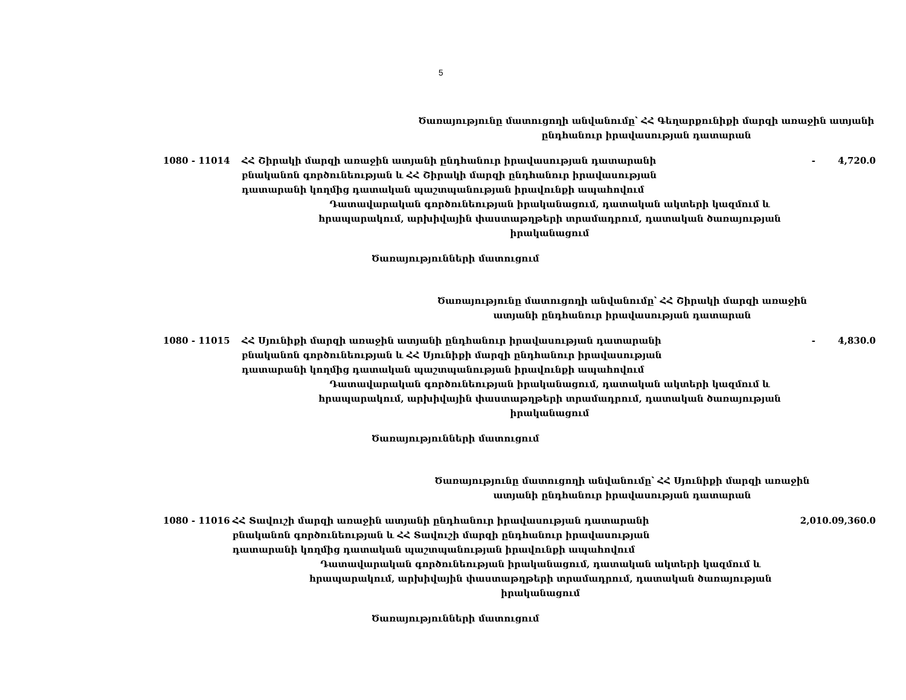5
Ծառայությունը մատուցողի անվանումը՝ ՀՀ Գեղարքունիքի մարզի առաջին ատյանի ընդհանուր իրավասության դատարան
| 1080 - 11014 | ՀՀ Շիրակի մարզի առաջին ատյանի ընդհանուր իրավասության դատարանի բնականոն գործունեության և ՀՀ Շիրակի մարզի ընդհանուր իրավասության դատարանի կողմից դատական պաշտպանության իրավունքի ապահովում Դատավարական գործունեության իրականացում, դատական ակտերի կազմում և հրապարակում, արխիվային փաստաթղթերի տրամադրում, դատական ծառայության իրականացում | - | 4,720.0 |
Ծառայությունների մատուցում
Ծառայությունը մատուցողի անվանումը՝ ՀՀ Շիրակի մարզի առաջին ատյանի ընդհանուր իրավասության դատարան
| 1080 - 11015 | ՀՀ Սյունիքի մարզի առաջին ատյանի ընդհանուր իրավասության դատարանի բնականոն գործունեության և ՀՀ Սյունիքի մարզի ընդհանուր իրավասության դատարանի կողմից դատական պաշտպանության իրավունքի ապահովում Դատավարական գործունեության իրականացում, դատական ակտերի կազմում և հրապարակում, արխիվային փաստաթղթերի տրամադրում, դատական ծառայության իրականացում | - | 4,830.0 |
Ծառայությունների մատուցում
Ծառայությունը մատուցողի անվանումը՝ ՀՀ Սյունիքի մարզի առաջին ատյանի ընդհանուր իրավասության դատարան
| 1080 - 11016 | ՀՀ Տավուշի մարզի առաջին ատյանի ընդհանուր իրավասության դատարանի բնականոն գործունեության և ՀՀ Տավուշի մարզի ընդհանուր իրավասության դատարանի կողմից դատական պաշտպանության իրավունքի ապահովում Դատավարական գործունեության իրականացում, դատական ակտերի կազմում և հրապարակում, արխիվային փաստաթղթերի տրամադրում, դատական ծառայության իրականացում | 2,010.0 | 9,360.0 |
Ծառայությունների մատուցում